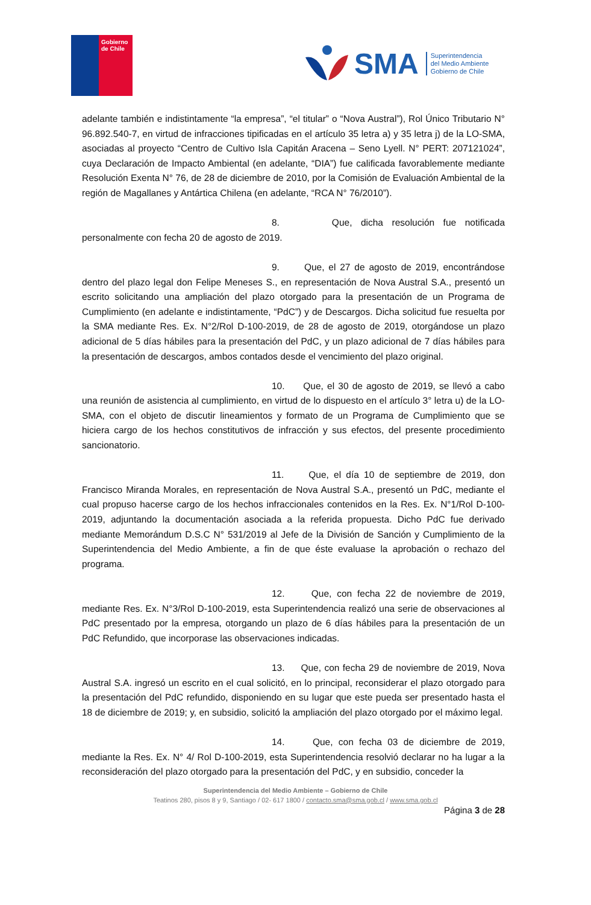Gobierno
de Chile
SMA
Superintendencia
del Medio Ambiente
Gobierno de Chile
adelante también e indistintamente “la empresa”, “el titular” o “Nova Austral”), Rol Único Tributario N° 96.892.540-7, en virtud de infracciones tipificadas en el artículo 35 letra a) y 35 letra j) de la LO-SMA, asociadas al proyecto “Centro de Cultivo Isla Capitán Aracena – Seno Lyell. N° PERT: 207121024”, cuya Declaración de Impacto Ambiental (en adelante, “DIA”) fue calificada favorablemente mediante Resolución Exenta N° 76, de 28 de diciembre de 2010, por la Comisión de Evaluación Ambiental de la región de Magallanes y Antártica Chilena (en adelante, “RCA N° 76/2010”).
8. Que, dicha resolución fue notificada personalmente con fecha 20 de agosto de 2019.
9. Que, el 27 de agosto de 2019, encontrándose dentro del plazo legal don Felipe Meneses S., en representación de Nova Austral S.A., presentó un escrito solicitando una ampliación del plazo otorgado para la presentación de un Programa de Cumplimiento (en adelante e indistintamente, “PdC”) y de Descargos. Dicha solicitud fue resuelta por la SMA mediante Res. Ex. N°2/Rol D-100-2019, de 28 de agosto de 2019, otorgándose un plazo adicional de 5 días hábiles para la presentación del PdC, y un plazo adicional de 7 días hábiles para la presentación de descargos, ambos contados desde el vencimiento del plazo original.
10. Que, el 30 de agosto de 2019, se llevó a cabo una reunión de asistencia al cumplimiento, en virtud de lo dispuesto en el artículo 3° letra u) de la LO-SMA, con el objeto de discutir lineamientos y formato de un Programa de Cumplimiento que se hiciera cargo de los hechos constitutivos de infracción y sus efectos, del presente procedimiento sancionatorio.
11. Que, el día 10 de septiembre de 2019, don Francisco Miranda Morales, en representación de Nova Austral S.A., presentó un PdC, mediante el cual propuso hacerse cargo de los hechos infraccionales contenidos en la Res. Ex. N°1/Rol D-100-2019, adjuntando la documentación asociada a la referida propuesta. Dicho PdC fue derivado mediante Memorándum D.S.C N° 531/2019 al Jefe de la División de Sanción y Cumplimiento de la Superintendencia del Medio Ambiente, a fin de que éste evaluase la aprobación o rechazo del programa.
12. Que, con fecha 22 de noviembre de 2019, mediante Res. Ex. N°3/Rol D-100-2019, esta Superintendencia realizó una serie de observaciones al PdC presentado por la empresa, otorgando un plazo de 6 días hábiles para la presentación de un PdC Refundido, que incorporase las observaciones indicadas.
13. Que, con fecha 29 de noviembre de 2019, Nova Austral S.A. ingresó un escrito en el cual solicitó, en lo principal, reconsiderar el plazo otorgado para la presentación del PdC refundido, disponiendo en su lugar que este pueda ser presentado hasta el 18 de diciembre de 2019; y, en subsidio, solicitó la ampliación del plazo otorgado por el máximo legal.
14. Que, con fecha 03 de diciembre de 2019, mediante la Res. Ex. N° 4/ Rol D-100-2019, esta Superintendencia resolvió declarar no ha lugar a la reconsideración del plazo otorgado para la presentación del PdC, y en subsidio, conceder la
Superintendencia del Medio Ambiente – Gobierno de Chile
Teatinos 280, pisos 8 y 9, Santiago / 02- 617 1800 / contacto.sma@sma.gob.cl / www.sma.gob.cl
Página 3 de 28